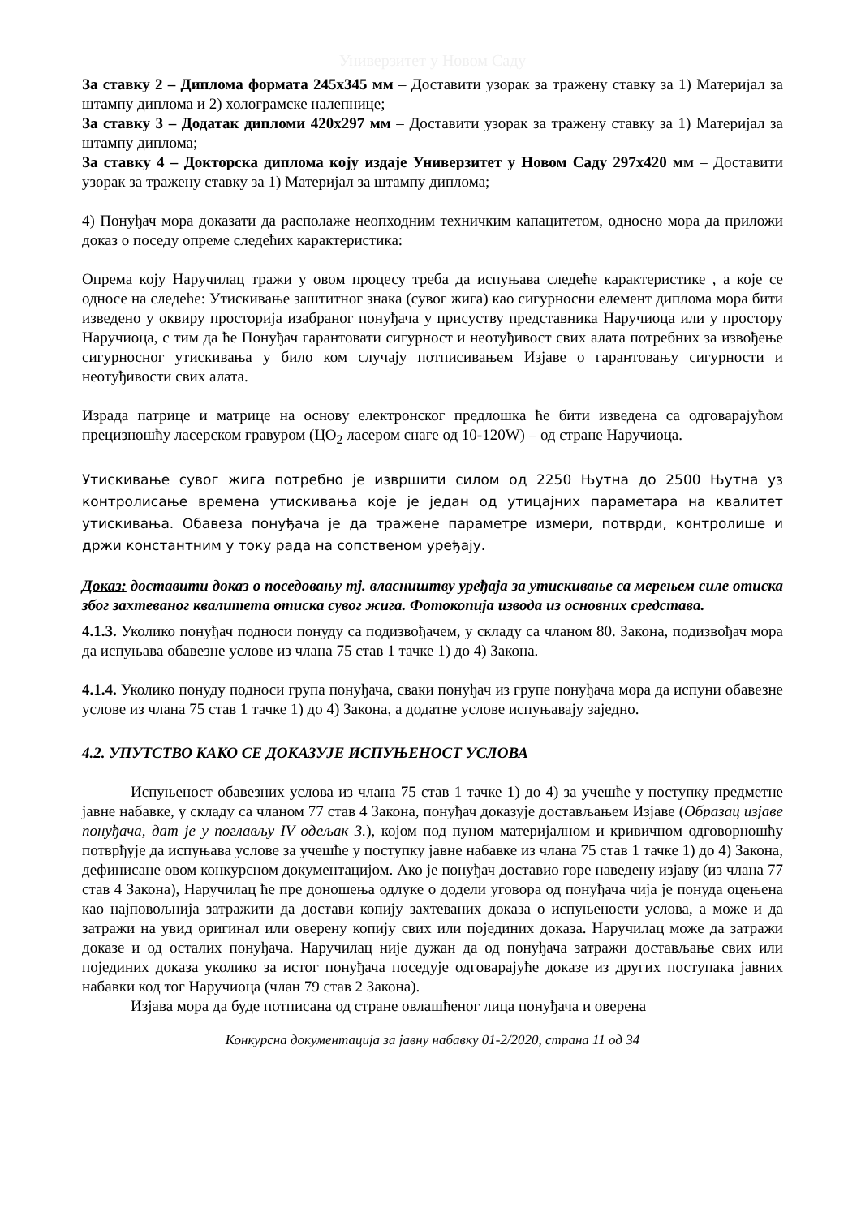Универзитет у Новом Саду
За ставку 2 – Диплома формата 245x345 мм – Доставити узорак за тражену ставку за 1) Материјал за штампу диплома и 2) холограмске налепнице;
За ставку 3 – Додатак дипломи 420x297 мм – Доставити узорак за тражену ставку за 1) Материјал за штампу диплома;
За ставку 4 – Докторска диплома коју издаје Универзитет у Новом Саду 297x420 мм – Доставити узорак за тражену ставку за 1) Материјал за штампу диплома;
4) Понуђач мора доказати да располаже неопходним техничким капацитетом, односно мора да приложи доказ о поседу опреме следећих карактеристика:
Опрема коју Наручилац тражи у овом процесу треба да испуњава следеће карактеристике , а које се односе на следеће: Утискивање заштитног знака (сувог жига) као сигурносни елемент диплома мора бити изведено у оквиру просторија изабраног понуђача у присуству представника Наручиоца или у простору Наручиоца, с тим да ће Понуђач гарантовати сигурност и неотуђивост свих алата потребних за извођење сигурносног утискивања у било ком случају потписивањем Изјаве о гарантовању сигурности и неотуђивости свих алата.
Израда патрице и матрице на основу електронског предлошка ће бити изведена са одговарајућом прецизношћу ласерском гравуром (ЦО<sub>2</sub> ласером снаге од 10-120W) – од стране Наручиоца.
Утискивање сувог жига потребно је извршити силом од 2250 Њутна до 2500 Њутна уз контролисање времена утискивања које је један од утицајних параметара на квалитет утискивања. Обавеза понуђача је да тражене параметре измери, потврди, контролише и држи константним у току рада на сопственом уређају.
Доказ: доставити доказ о поседовању тј. власништву уређаја за утискивање са мерењем силе отиска због захтеваног квалитета отиска сувог жига. Фотокопија извода из основних средстава.
4.1.3. Уколико понуђач подноси понуду са подизвођачем, у складу са чланом 80. Закона, подизвођач мора да испуњава обавезне услове из члана 75 став 1 тачке 1) до 4) Закона.
4.1.4. Уколико понуду подноси група понуђача, сваки понуђач из групе понуђача мора да испуни обавезне услове из члана 75 став 1 тачке 1) до 4) Закона, а додатне услове испуњавају заједно.
4.2. УПУТСТВО КАКО СЕ ДОКАЗУЈЕ ИСПУЊЕНОСТ УСЛОВА
Испуњеност обавезних услова из члана 75 став 1 тачке 1) до 4) за учешће у поступку предметне јавне набавке, у складу са чланом 77 став 4 Закона, понуђач доказује достављањем Изјаве (Образац изјаве понуђача, дат је у поглављу IV одељак 3.), којом под пуном материјалном и кривичном одговорношћу потврђује да испуњава услове за учешће у поступку јавне набавке из члана 75 став 1 тачке 1) до 4) Закона, дефинисане овом конкурсном документацијом. Ако је понуђач доставио горе наведену изјаву (из члана 77 став 4 Закона), Наручилац ће пре доношења одлуке о додели уговора од понуђача чија је понуда оцењена као најповољнија затражити да достави копију захтеваних доказа о испуњености услова, а може и да затражи на увид оригинал или оверену копију свих или појединих доказа. Наручилац може да затражи доказе и од осталих понуђача. Наручилац није дужан да од понуђача затражи достављање свих или појединих доказа уколико за истог понуђача поседује одговарајуће доказе из других поступака јавних набавки код тог Наручиоца (члан 79 став 2 Закона).
Изјава мора да буде потписана од стране овлашћеног лица понуђача и оверена
Конкурсна документација за јавну набавку 01-2/2020, страна 11 од 34